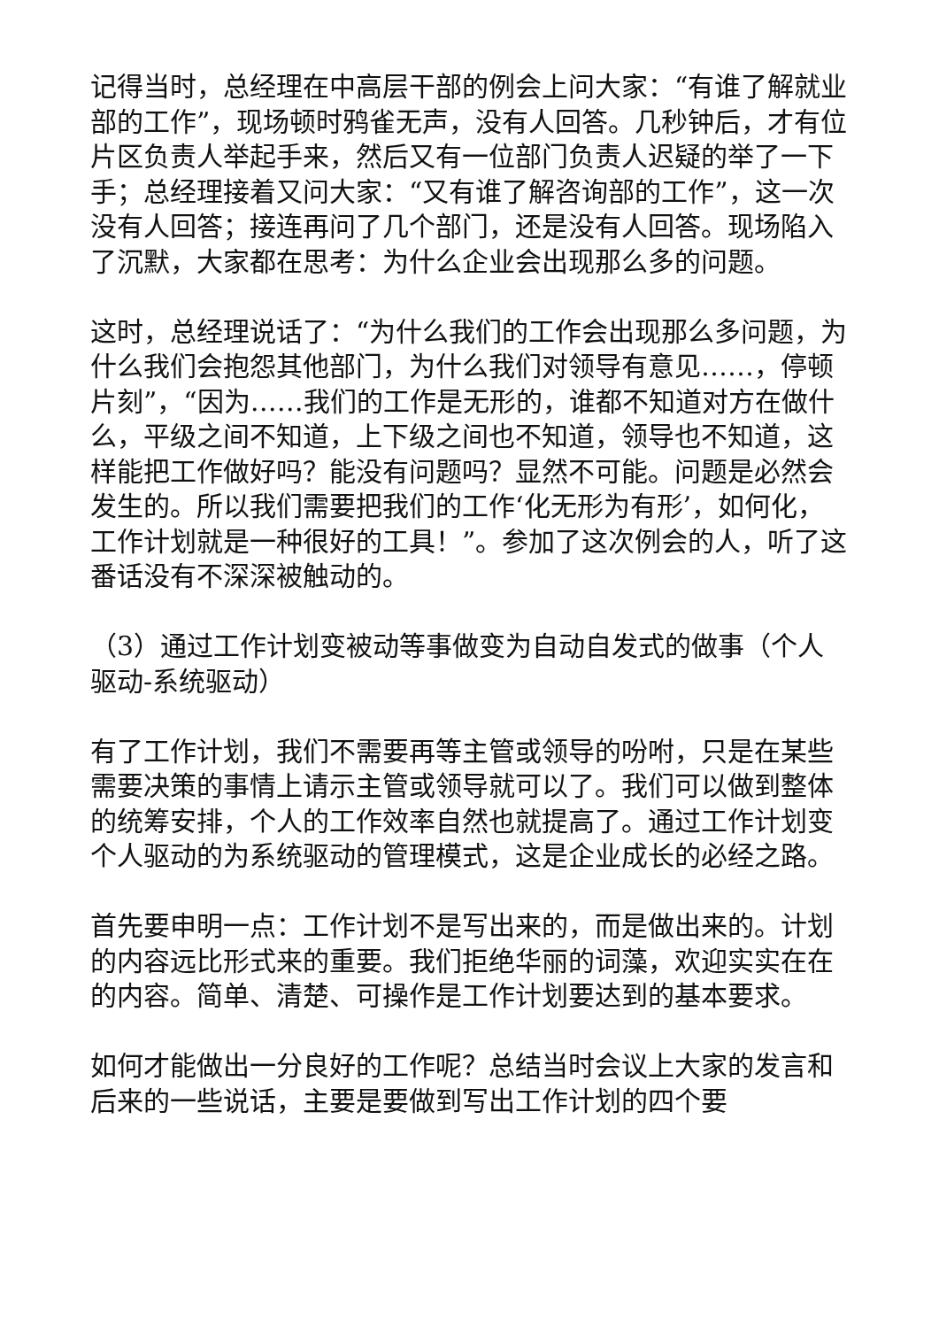记得当时，总经理在中高层干部的例会上问大家：“有谁了解就业部的工作”，现场顿时鸦雀无声，没有人回答。几秒钟后，才有位片区负责人举起手来，然后又有一位部门负责人迟疑的举了一下手；总经理接着又问大家：“又有谁了解咨询部的工作”，这一次没有人回答；接连再问了几个部门，还是没有人回答。现场陷入了沉默，大家都在思考：为什么企业会出现那么多的问题。
这时，总经理说话了：“为什么我们的工作会出现那么多问题，为什么我们会抱怨其他部门，为什么我们对领导有意见……，停顿片刻”，“因为……我们的工作是无形的，谁都不知道对方在做什么，平级之间不知道，上下级之间也不知道，领导也不知道，这样能把工作做好吗？能没有问题吗？显然不可能。问题是必然会发生的。所以我们需要把我们的工作‘化无形为有形’，如何化，工作计划就是一种很好的工具！”。参加了这次例会的人，听了这番话没有不深深被触动的。
（3）通过工作计划变被动等事做变为自动自发式的做事（个人驱动-系统驱动）
有了工作计划，我们不需要再等主管或领导的吩咐，只是在某些需要决策的事情上请示主管或领导就可以了。我们可以做到整体的统筹安排，个人的工作效率自然也就提高了。通过工作计划变个人驱动的为系统驱动的管理模式，这是企业成长的必经之路。
首先要申明一点：工作计划不是写出来的，而是做出来的。计划的内容远比形式来的重要。我们拒绝华丽的词藻，欢迎实实在在的内容。简单、清楚、可操作是工作计划要达到的基本要求。
如何才能做出一分良好的工作呢？总结当时会议上大家的发言和后来的一些说话，主要是要做到写出工作计划的四个要